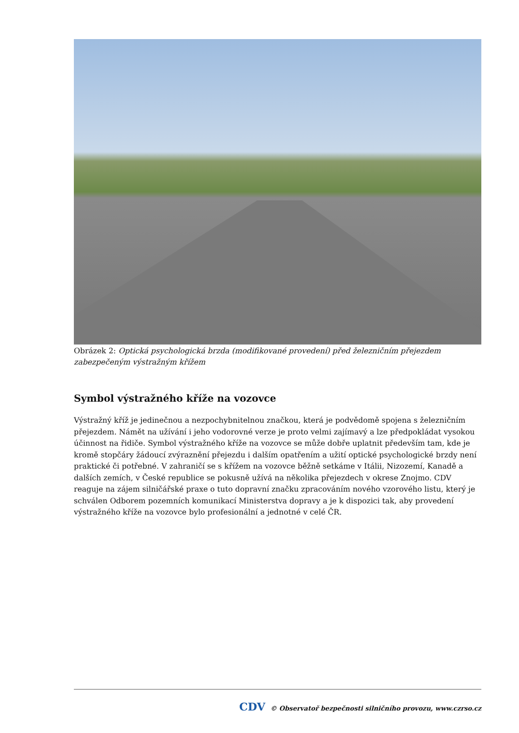Obrázek 2: Optická psychologická brzda (modifikované provedení) před železničním přejezdem zabezpečeným výstražným křížem
Symbol výstražného kříže na vozovce
Výstražný kříž je jedinečnou a nezpochybnitelnou značkou, která je podvědomě spojena s železničním přejezdem. Námět na užívání i jeho vodorovné verze je proto velmi zajímavý a lze předpokládat vysokou účinnost na řidiče. Symbol výstražného kříže na vozovce se může dobře uplatnit především tam, kde je kromě stopčáry žádoucí zvýraznění přejezdu i dalším opatřením a užití optické psychologické brzdy není praktické či potřebné. V zahraničí se s křížem na vozovce běžně setkáme v Itálii, Nizozemí, Kanadě a dalších zemích, v České republice se pokusně užívá na několika přejezdech v okrese Znojmo. CDV reaguje na zájem silničářské praxe o tuto dopravní značku zpracováním nového vzorového listu, který je schválen Odborem pozemních komunikací Ministerstva dopravy a je k dispozici tak, aby provedení výstražného kříže na vozovce bylo profesionální a jednotné v celé ČR.
CDV © Observatoř bezpečnosti silničního provozu, www.czrso.cz